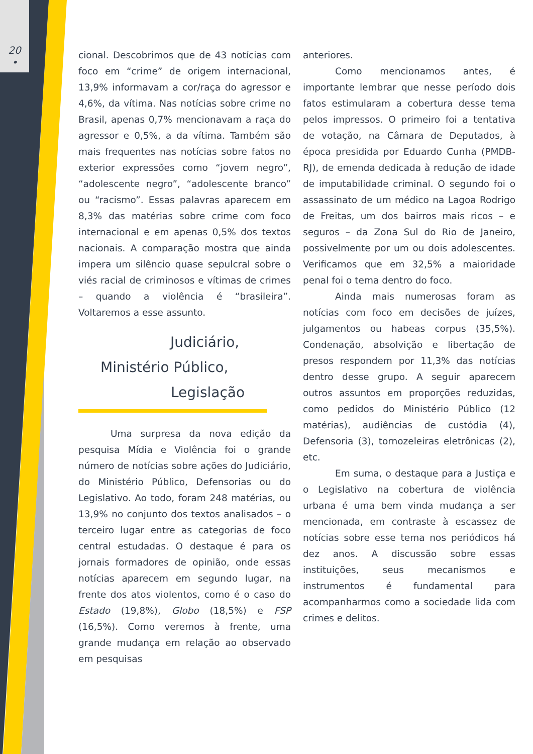20
•
cional. Descobrimos que de 43 notícias com foco em “crime” de origem internacional, 13,9% informavam a cor/raça do agressor e 4,6%, da vítima. Nas notícias sobre crime no Brasil, apenas 0,7% mencionavam a raça do agressor e 0,5%, a da vítima. Também são mais frequentes nas notícias sobre fatos no exterior expressões como “jovem negro”, “adolescente negro”, “adolescente branco” ou “racismo”. Essas palavras aparecem em 8,3% das matérias sobre crime com foco internacional e em apenas 0,5% dos textos nacionais. A comparação mostra que ainda impera um silêncio quase sepulcral sobre o viés racial de criminosos e vítimas de crimes – quando a violência é “brasileira”. Voltaremos a esse assunto.
Judiciário,
Ministério Público,
Legislação
Uma surpresa da nova edição da pesquisa Mídia e Violência foi o grande número de notícias sobre ações do Judiciário, do Ministério Público, Defensorias ou do Legislativo. Ao todo, foram 248 matérias, ou 13,9% no conjunto dos textos analisados – o terceiro lugar entre as categorias de foco central estudadas. O destaque é para os jornais formadores de opinião, onde essas notícias aparecem em segundo lugar, na frente dos atos violentos, como é o caso do Estado (19,8%), Globo (18,5%) e FSP (16,5%). Como veremos à frente, uma grande mudança em relação ao observado em pesquisas
anteriores.
Como mencionamos antes, é importante lembrar que nesse período dois fatos estimularam a cobertura desse tema pelos impressos. O primeiro foi a tentativa de votação, na Câmara de Deputados, à época presidida por Eduardo Cunha (PMDB-RJ), de emenda dedicada à redução de idade de imputabilidade criminal. O segundo foi o assassinato de um médico na Lagoa Rodrigo de Freitas, um dos bairros mais ricos – e seguros – da Zona Sul do Rio de Janeiro, possivelmente por um ou dois adolescentes. Verificamos que em 32,5% a maioridade penal foi o tema dentro do foco.
Ainda mais numerosas foram as notícias com foco em decisões de juízes, julgamentos ou habeas corpus (35,5%). Condenação, absolvição e libertação de presos respondem por 11,3% das notícias dentro desse grupo. A seguir aparecem outros assuntos em proporções reduzidas, como pedidos do Ministério Público (12 matérias), audiências de custódia (4), Defensoria (3), tornozeleiras eletrônicas (2), etc.
Em suma, o destaque para a Justiça e o Legislativo na cobertura de violência urbana é uma bem vinda mudança a ser mencionada, em contraste à escassez de notícias sobre esse tema nos periódicos há dez anos. A discussão sobre essas instituições, seus mecanismos e instrumentos é fundamental para acompanharmos como a sociedade lida com crimes e delitos.